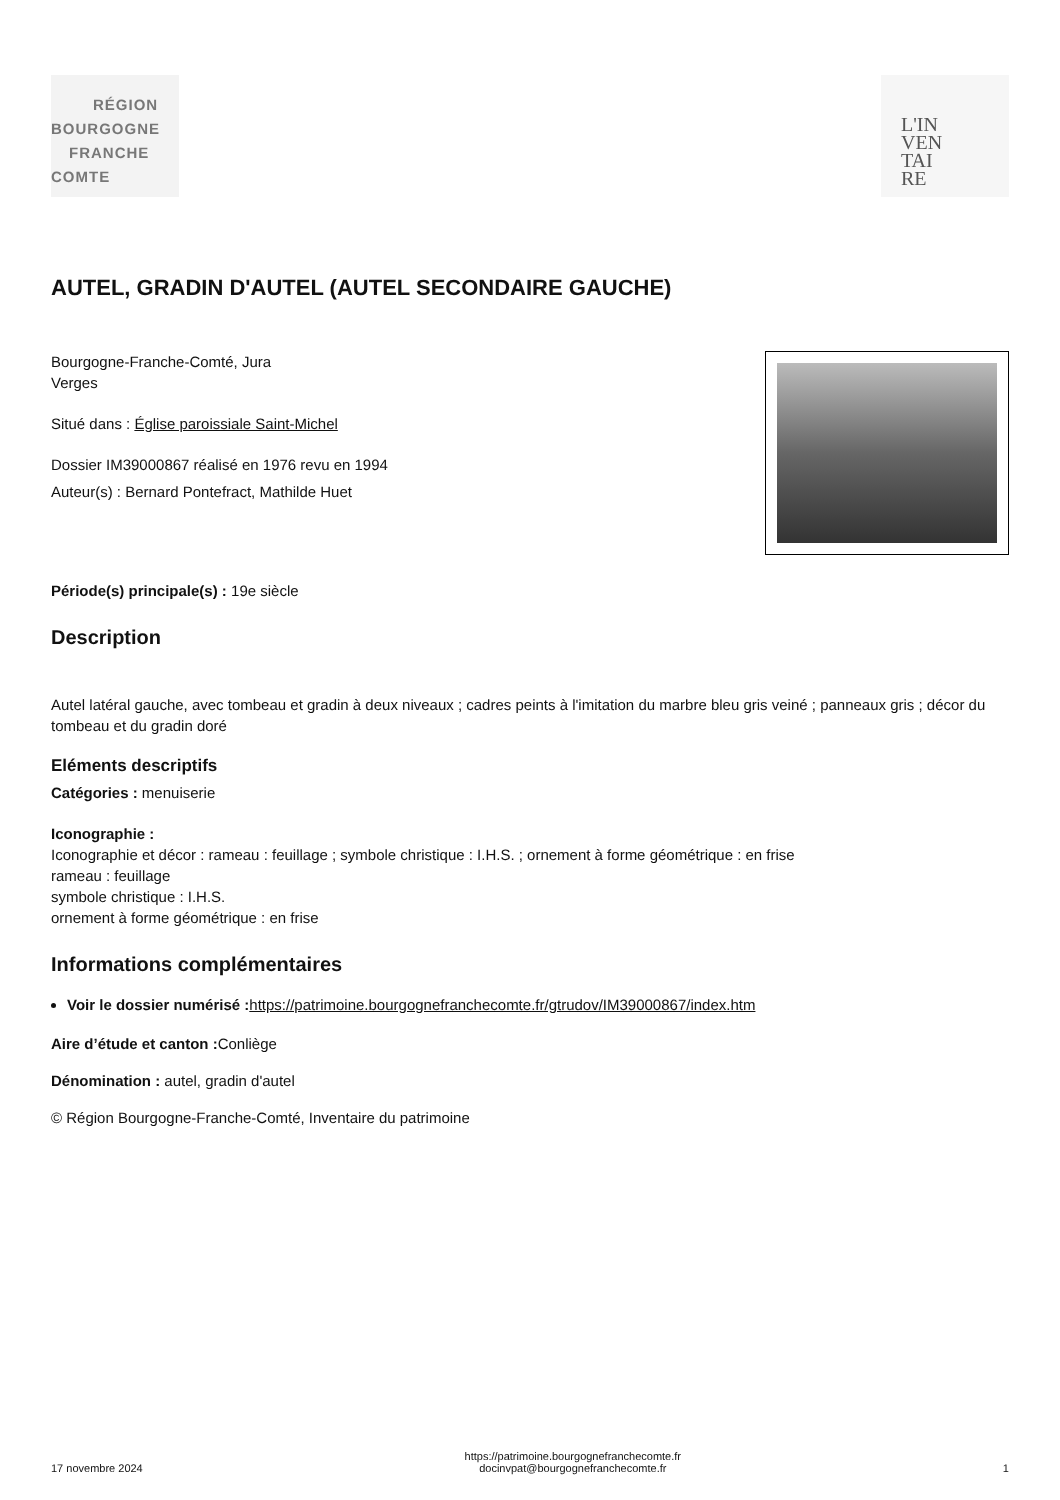RÉGION
BOURGOGNE
FRANCHE
COMTE
L'IN
VEN
TAI
RE
AUTEL, GRADIN D'AUTEL (AUTEL SECONDAIRE GAUCHE)
Bourgogne-Franche-Comté, Jura
Verges
Situé dans : Église paroissiale Saint-Michel
Dossier IM39000867 réalisé en 1976 revu en 1994
Auteur(s) : Bernard Pontefract, Mathilde Huet
Période(s) principale(s) : 19e siècle
Description
Autel latéral gauche, avec tombeau et gradin à deux niveaux ; cadres peints à l'imitation du marbre bleu gris veiné ; panneaux gris ; décor du tombeau et du gradin doré
Eléments descriptifs
Catégories : menuiserie
Iconographie :
Iconographie et décor : rameau : feuillage ; symbole christique : I.H.S. ; ornement à forme géométrique : en frise
rameau : feuillage
symbole christique : I.H.S.
ornement à forme géométrique : en frise
Informations complémentaires
Voir le dossier numérisé : https://patrimoine.bourgognefranchecomte.fr/gtrudov/IM39000867/index.htm
Aire d’étude et canton : Conliège
Dénomination : autel, gradin d'autel
© Région Bourgogne-Franche-Comté, Inventaire du patrimoine
17 novembre 2024 https://patrimoine.bourgognefranchecomte.fr
docinvpat@bourgognefranchecomte.fr 1